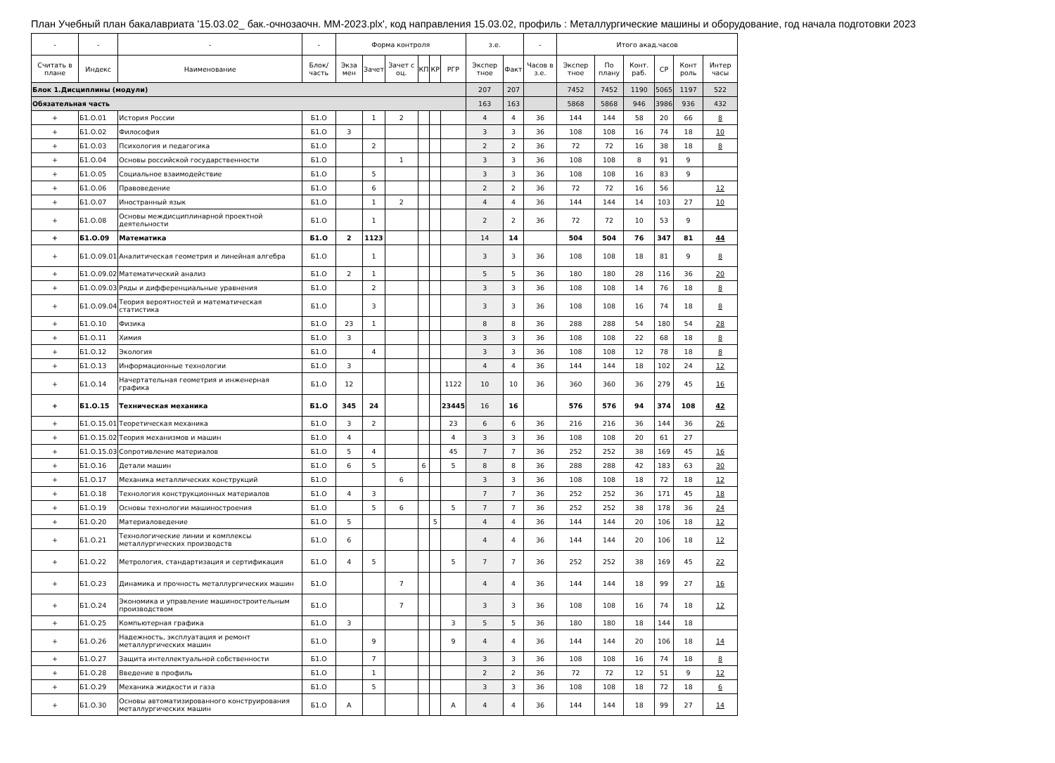План Учебный план бакалавриата '15.03.02_ бак.-очнозаочн. ММ-2023.plx', код направления 15.03.02, профиль : Металлургические машины и оборудование, год начала подготовки 2023
| - | - | - | - | Форма контроля | | | | | | з.е. | | - | Итого акад.часов | | | | | |
| --- | --- | --- | --- | --- | --- | --- | --- | --- | --- | --- | --- | --- | --- | --- | --- | --- | --- | --- |
| Считать в плане | Индекс | Наименование | Блок/ часть | Экза мен | Зачет | Зачет с оц. | КП | КР | РГР | Экспер тное | Факт | Часов в з.е. | Экспер тное | По плану | Конт. раб. | СР | Конт роль | Интер часы |
| Блок 1.Дисциплины (модули) | | | | | | | | | | 207 | 207 | | 7452 | 7452 | 1190 | 5065 | 1197 | 522 |
| Обязательная часть | | | | | | | | | | 163 | 163 | | 5868 | 5868 | 946 | 3986 | 936 | 432 |
| + | Б1.О.01 | История России | Б1.О | | 1 | 2 | | | | 4 | 4 | 36 | 144 | 144 | 58 | 20 | 66 | 8 |
| + | Б1.О.02 | Философия | Б1.О | 3 | | | | | | 3 | 3 | 36 | 108 | 108 | 16 | 74 | 18 | 10 |
| + | Б1.О.03 | Психология и педагогика | Б1.О | | 2 | | | | | 2 | 2 | 36 | 72 | 72 | 16 | 38 | 18 | 8 |
| + | Б1.О.04 | Основы российской государственности | Б1.О | | | 1 | | | | 3 | 3 | 36 | 108 | 108 | 8 | 91 | 9 | |
| + | Б1.О.05 | Социальное взаимодействие | Б1.О | | 5 | | | | | 3 | 3 | 36 | 108 | 108 | 16 | 83 | 9 | |
| + | Б1.О.06 | Правоведение | Б1.О | | 6 | | | | | 2 | 2 | 36 | 72 | 72 | 16 | 56 | | 12 |
| + | Б1.О.07 | Иностранный язык | Б1.О | | 1 | 2 | | | | 4 | 4 | 36 | 144 | 144 | 14 | 103 | 27 | 10 |
| + | Б1.О.08 | Основы междисциплинарной проектной деятельности | Б1.О | | 1 | | | | | 2 | 2 | 36 | 72 | 72 | 10 | 53 | 9 | |
| + | Б1.О.09 | Математика | Б1.О | 2 | 1123 | | | | | 14 | 14 | | 504 | 504 | 76 | 347 | 81 | 44 |
| + | Б1.О.09.01 | Аналитическая геометрия и линейная алгебра | Б1.О | | 1 | | | | | 3 | 3 | 36 | 108 | 108 | 18 | 81 | 9 | 8 |
| + | Б1.О.09.02 | Математический анализ | Б1.О | 2 | 1 | | | | | 5 | 5 | 36 | 180 | 180 | 28 | 116 | 36 | 20 |
| + | Б1.О.09.03 | Ряды и дифференциальные уравнения | Б1.О | | 2 | | | | | 3 | 3 | 36 | 108 | 108 | 14 | 76 | 18 | 8 |
| + | Б1.О.09.04 | Теория вероятностей и математическая статистика | Б1.О | | 3 | | | | | 3 | 3 | 36 | 108 | 108 | 16 | 74 | 18 | 8 |
| + | Б1.О.10 | Физика | Б1.О | 23 | 1 | | | | | 8 | 8 | 36 | 288 | 288 | 54 | 180 | 54 | 28 |
| + | Б1.О.11 | Химия | Б1.О | 3 | | | | | | 3 | 3 | 36 | 108 | 108 | 22 | 68 | 18 | 8 |
| + | Б1.О.12 | Экология | Б1.О | | 4 | | | | | 3 | 3 | 36 | 108 | 108 | 12 | 78 | 18 | 8 |
| + | Б1.О.13 | Информационные технологии | Б1.О | 3 | | | | | | 4 | 4 | 36 | 144 | 144 | 18 | 102 | 24 | 12 |
| + | Б1.О.14 | Начертательная геометрия и инженерная графика | Б1.О | 12 | | | | | 1122 | 10 | 10 | 36 | 360 | 360 | 36 | 279 | 45 | 16 |
| + | Б1.О.15 | Техническая механика | Б1.О | 345 | 24 | | | | 23445 | 16 | 16 | | 576 | 576 | 94 | 374 | 108 | 42 |
| + | Б1.О.15.01 | Теоретическая механика | Б1.О | 3 | 2 | | | | 23 | 6 | 6 | 36 | 216 | 216 | 36 | 144 | 36 | 26 |
| + | Б1.О.15.02 | Теория механизмов и машин | Б1.О | 4 | | | | | 4 | 3 | 3 | 36 | 108 | 108 | 20 | 61 | 27 | |
| + | Б1.О.15.03 | Сопротивление материалов | Б1.О | 5 | 4 | | | | 45 | 7 | 7 | 36 | 252 | 252 | 38 | 169 | 45 | 16 |
| + | Б1.О.16 | Детали машин | Б1.О | 6 | 5 | | 6 | | 5 | 8 | 8 | 36 | 288 | 288 | 42 | 183 | 63 | 30 |
| + | Б1.О.17 | Механика металлических конструкций | Б1.О | | | 6 | | | | 3 | 3 | 36 | 108 | 108 | 18 | 72 | 18 | 12 |
| + | Б1.О.18 | Технология конструкционных материалов | Б1.О | 4 | 3 | | | | | 7 | 7 | 36 | 252 | 252 | 36 | 171 | 45 | 18 |
| + | Б1.О.19 | Основы технологии машиностроения | Б1.О | | 5 | 6 | | | 5 | 7 | 7 | 36 | 252 | 252 | 38 | 178 | 36 | 24 |
| + | Б1.О.20 | Материаловедение | Б1.О | 5 | | | | 5 | | 4 | 4 | 36 | 144 | 144 | 20 | 106 | 18 | 12 |
| + | Б1.О.21 | Технологические линии и комплексы металлургических производств | Б1.О | 6 | | | | | | 4 | 4 | 36 | 144 | 144 | 20 | 106 | 18 | 12 |
| + | Б1.О.22 | Метрология, стандартизация и сертификация | Б1.О | 4 | 5 | | | | 5 | 7 | 7 | 36 | 252 | 252 | 38 | 169 | 45 | 22 |
| + | Б1.О.23 | Динамика и прочность металлургических машин | Б1.О | | | 7 | | | | 4 | 4 | 36 | 144 | 144 | 18 | 99 | 27 | 16 |
| + | Б1.О.24 | Экономика и управление машиностроительным производством | Б1.О | | | 7 | | | | 3 | 3 | 36 | 108 | 108 | 16 | 74 | 18 | 12 |
| + | Б1.О.25 | Компьютерная графика | Б1.О | 3 | | | | | 3 | 5 | 5 | 36 | 180 | 180 | 18 | 144 | 18 | |
| + | Б1.О.26 | Надежность, эксплуатация и ремонт металлургических машин | Б1.О | | 9 | | | | 9 | 4 | 4 | 36 | 144 | 144 | 20 | 106 | 18 | 14 |
| + | Б1.О.27 | Защита интеллектуальной собственности | Б1.О | | 7 | | | | | 3 | 3 | 36 | 108 | 108 | 16 | 74 | 18 | 8 |
| + | Б1.О.28 | Введение в профиль | Б1.О | | 1 | | | | | 2 | 2 | 36 | 72 | 72 | 12 | 51 | 9 | 12 |
| + | Б1.О.29 | Механика жидкости и газа | Б1.О | | 5 | | | | | 3 | 3 | 36 | 108 | 108 | 18 | 72 | 18 | 6 |
| + | Б1.О.30 | Основы автоматизированного конструирования металлургических машин | Б1.О | А | | | | | А | 4 | 4 | 36 | 144 | 144 | 18 | 99 | 27 | 14 |